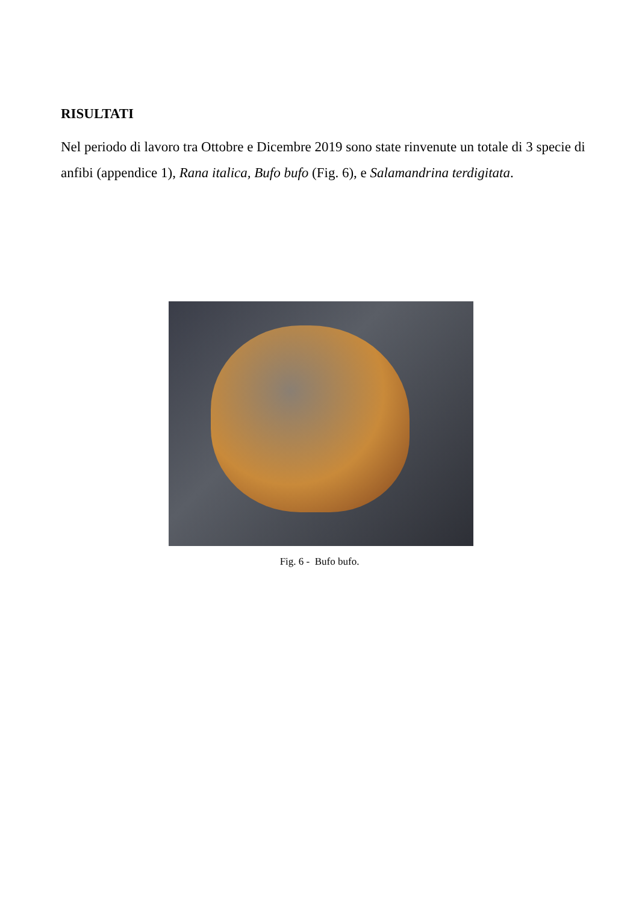RISULTATI
Nel periodo di lavoro tra Ottobre e Dicembre 2019 sono state rinvenute un totale di 3 specie di anfibi (appendice 1), Rana italica, Bufo bufo (Fig. 6), e Salamandrina terdigitata.
Fig. 6 - Bufo bufo.